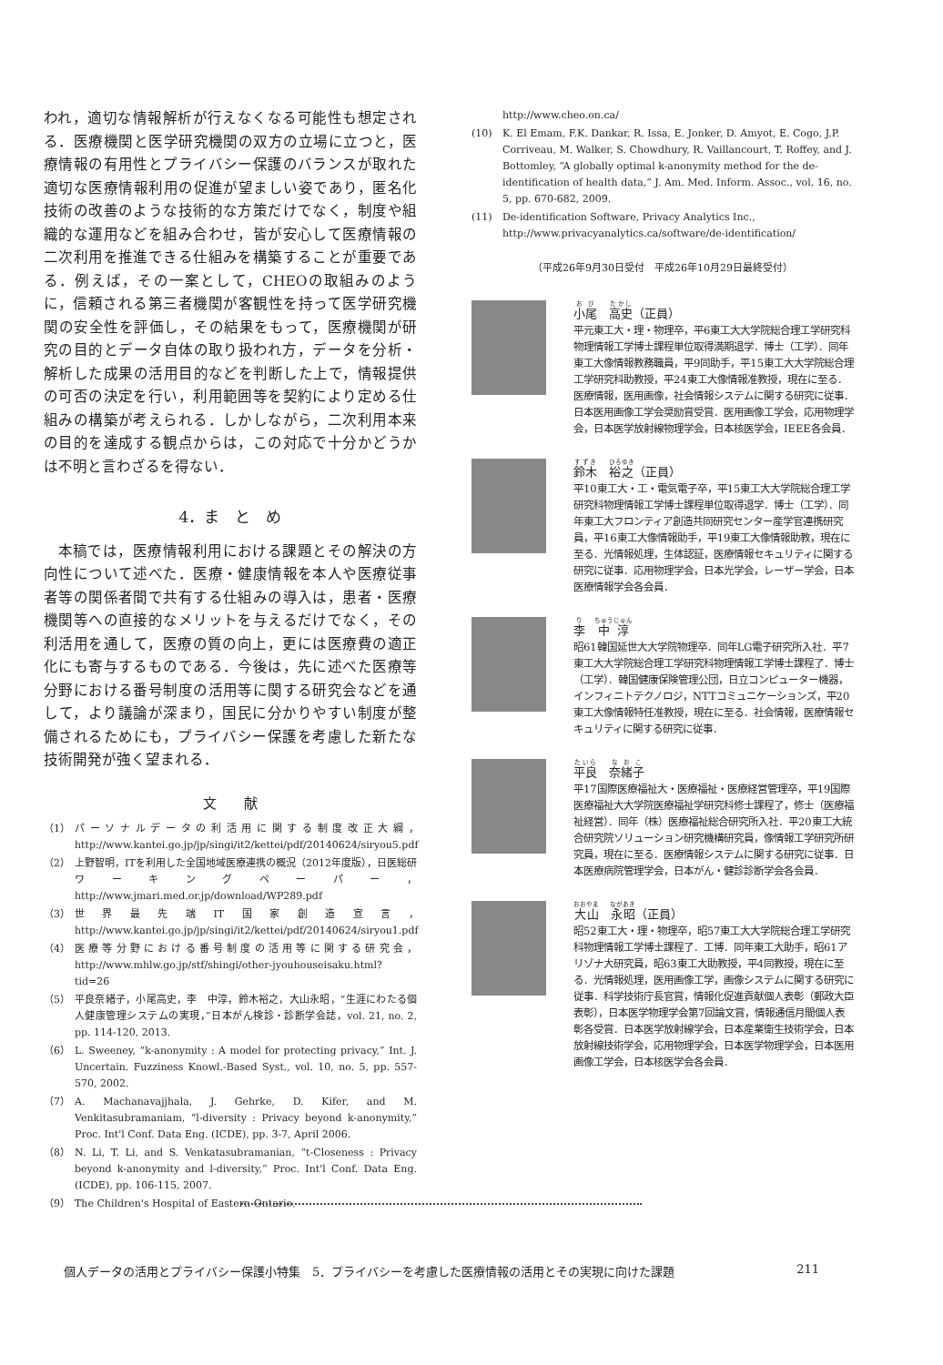われ，適切な情報解析が行えなくなる可能性も想定される．医療機関と医学研究機関の双方の立場に立つと，医療情報の有用性とプライバシー保護のバランスが取れた適切な医療情報利用の促進が望ましい姿であり，匿名化技術の改善のような技術的な方策だけでなく，制度や組織的な運用などを組み合わせ，皆が安心して医療情報の二次利用を推進できる仕組みを構築することが重要である．例えば，その一案として，CHEOの取組みのように，信頼される第三者機関が客観性を持って医学研究機関の安全性を評価し，その結果をもって，医療機関が研究の目的とデータ自体の取り扱われ方，データを分析・解析した成果の活用目的などを判断した上で，情報提供の可否の決定を行い，利用範囲等を契約により定める仕組みの構築が考えられる．しかしながら，二次利用本来の目的を達成する観点からは，この対応で十分かどうかは不明と言わざるを得ない．
4．ま　と　め
本稿では，医療情報利用における課題とその解決の方向性について述べた．医療・健康情報を本人や医療従事者等の関係者間で共有する仕組みの導入は，患者・医療機関等への直接的なメリットを与えるだけでなく，その利活用を通して，医療の質の向上，更には医療費の適正化にも寄与するものである．今後は，先に述べた医療等分野における番号制度の活用等に関する研究会などを通して，より議論が深まり，国民に分かりやすい制度が整備されるためにも，プライバシー保護を考慮した新たな技術開発が強く望まれる．
文　　献
（1） パーソナルデータの利活用に関する制度改正大綱，http://www.kantei.go.jp/jp/singi/it2/kettei/pdf/20140624/siryou5.pdf
（2） 上野智明，ITを利用した全国地域医療連携の概況（2012年度版），日医総研ワーキングペーパー，http://www.jmari.med.or.jp/download/WP289.pdf
（3） 世界最先端IT国家創造宣言，http://www.kantei.go.jp/jp/singi/it2/kettei/pdf/20140624/siryou1.pdf
（4） 医療等分野における番号制度の活用等に関する研究会，http://www.mhlw.go.jp/stf/shingi/other-jyouhouseisaku.html?tid=26
（5） 平良奈緒子，小尾高史，李　中淳，鈴木裕之，大山永昭，“生涯にわたる個人健康管理システムの実現，”日本がん検診・診断学会誌，vol. 21, no. 2, pp. 114-120, 2013.
（6） L. Sweeney, “k-anonymity : A model for protecting privacy,” Int. J. Uncertain. Fuzziness Knowl.-Based Syst., vol. 10, no. 5, pp. 557-570, 2002.
（7） A. Machanavajjhala, J. Gehrke, D. Kifer, and M. Venkitasubramaniam, “l-diversity : Privacy beyond k-anonymity,” Proc. Int'l Conf. Data Eng. (ICDE), pp. 3-7, April 2006.
（8） N. Li, T. Li, and S. Venkatasubramanian, “t-Closeness : Privacy beyond k-anonymity and l-diversity,” Proc. Int'l Conf. Data Eng. (ICDE), pp. 106-115, 2007.
（9） The Children's Hospital of Eastern Ontario.
http://www.cheo.on.ca/
(10) K. El Emam, F.K. Dankar, R. Issa, E. Jonker, D. Amyot, E. Cogo, J.P. Corriveau, M. Walker, S. Chowdhury, R. Vaillancourt, T. Roffey, and J. Bottomley, “A globally optimal k-anonymity method for the de-identification of health data,” J. Am. Med. Inform. Assoc., vol. 16, no. 5, pp. 670-682, 2009.
(11) De-identification Software, Privacy Analytics Inc., http://www.privacyanalytics.ca/software/de-identification/
（平成26年9月30日受付　平成26年10月29日最終受付）
小尾　高史（正員）
平元東工大・理・物理卒，平6東工大大学院総合理工学研究科物理情報工学博士課程単位取得満期退学．博士（工学）．同年東工大像情報教務職員，平9同助手，平15東工大大学院総合理工学研究科助教授，平24東工大像情報准教授，現在に至る．医療情報，医用画像，社会情報システムに関する研究に従事．日本医用画像工学会奨励賞受賞．医用画像工学会，応用物理学会，日本医学放射線物理学会，日本核医学会，IEEE各会員．
鈴木　裕之（正員）
平10東工大・工・電気電子卒，平15東工大大学院総合理工学研究科物理情報工学博士課程単位取得退学．博士（工学）．同年東工大フロンティア創造共同研究センター産学官連携研究員，平16東工大像情報助手，平19東工大像情報助教，現在に至る．光情報処理，生体認証，医療情報セキュリティに関する研究に従事．応用物理学会，日本光学会，レーザー学会，日本医療情報学会各会員．
李　中淳
昭61韓国延世大大学院物理卒．同年LG電子研究所入社．平7東工大大学院総合理工学研究科物理情報工学博士課程了．博士（工学）．韓国健康保険管理公団，日立コンピューター機器，インフィニトテクノロジ，NTTコミュニケーションズ，平20東工大像情報特任准教授，現在に至る．社会情報，医療情報セキュリティに関する研究に従事．
平良　奈緒子
平17国際医療福祉大・医療福祉・医療経営管理卒，平19国際医療福祉大大学院医療福祉学研究科修士課程了，修士（医療福祉経営）．同年（株）医療福祉総合研究所入社．平20東工大統合研究院ソリューション研究機構研究員，像情報工学研究所研究員，現在に至る．医療情報システムに関する研究に従事．日本医療病院管理学会，日本がん・健診診断学会各会員．
大山　永昭（正員）
昭52東工大・理・物理卒，昭57東工大大学院総合理工学研究科物理情報工学博士課程了．工博．同年東工大助手，昭61アリゾナ大研究員，昭63東工大助教授，平4同教授，現在に至る．光情報処理，医用画像工学，画像システムに関する研究に従事．科学技術庁長官賞，情報化促進貢献個人表彰（郵政大臣表彰），日本医学物理学会第7回論文賞，情報通信月間個人表彰各受賞．日本医学放射線学会，日本産業衛生技術学会，日本放射線技術学会，応用物理学会，日本医学物理学会，日本医用画像工学会，日本核医学会各会員．
個人データの活用とプライバシー保護小特集　5．プライバシーを考慮した医療情報の活用とその実現に向けた課題 211